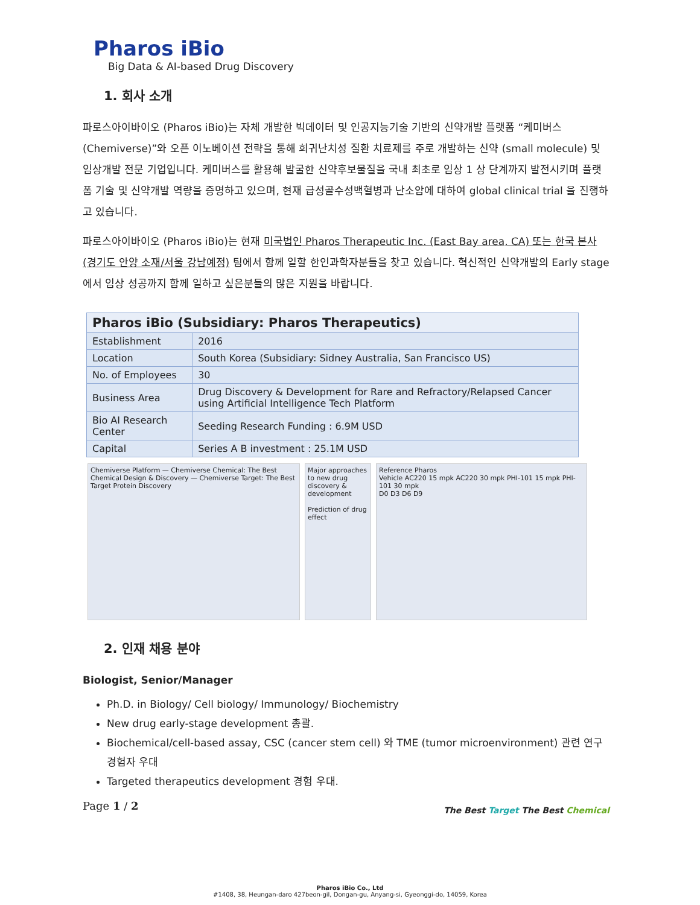Pharos iBio
Big Data & AI-based Drug Discovery
1. 회사 소개
파로스아이바이오 (Pharos iBio)는 자체 개발한 빅데이터 및 인공지능기술 기반의 신약개발 플랫폼 “케미버스 (Chemiverse)”와 오픈 이노베이션 전략을 통해 희귀난치성 질환 치료제를 주로 개발하는 신약 (small molecule) 및 임상개발 전문 기업입니다. 케미버스를 활용해 발굴한 신약후보물질을 국내 최초로 임상 1 상 단계까지 발전시키며 플랫폼 기술 및 신약개발 역량을 증명하고 있으며, 현재 급성골수성백혈병과 난소암에 대하여 global clinical trial 을 진행하고 있습니다.
파로스아이바이오 (Pharos iBio)는 현재 미국법인 Pharos Therapeutic Inc. (East Bay area, CA) 또는 한국 본사 (경기도 안양 소재/서울 강남예정) 팀에서 함께 일할 한인과학자분들을 찾고 있습니다. 혁신적인 신약개발의 Early stage 에서 임상 성공까지 함께 일하고 싶은분들의 많은 지원을 바랍니다.
| Pharos iBio (Subsidiary: Pharos Therapeutics) | |
| --- | --- |
| Establishment | 2016 |
| Location | South Korea (Subsidiary: Sidney Australia, San Francisco US) |
| No. of Employees | 30 |
| Business Area | Drug Discovery & Development for Rare and Refractory/Relapsed Cancer using Artificial Intelligence Tech Platform |
| Bio AI Research Center | Seeding Research Funding : 6.9M USD |
| Capital | Series A B investment : 25.1M USD |
Chemiverse Platform — Chemiverse Chemical: The Best Chemical Design & Discovery — Chemiverse Target: The Best Target Protein Discovery
Major approaches to new drug discovery & development
Prediction of drug effect
Reference Pharos
Vehicle AC220 15 mpk AC220 30 mpk PHI-101 15 mpk PHI-101 30 mpk
D0 D3 D6 D9
2. 인재 채용 분야
Biologist, Senior/Manager
Ph.D. in Biology/ Cell biology/ Immunology/ Biochemistry
New drug early-stage development 총괄.
Biochemical/cell-based assay, CSC (cancer stem cell) 와 TME (tumor microenvironment) 관련 연구 경험자 우대
Targeted therapeutics development 경험 우대.
Page 1 / 2 The Best Target The Best Chemical
Pharos iBio Co., Ltd
#1408, 38, Heungan-daro 427beon-gil, Dongan-gu, Anyang-si, Gyeonggi-do, 14059, Korea